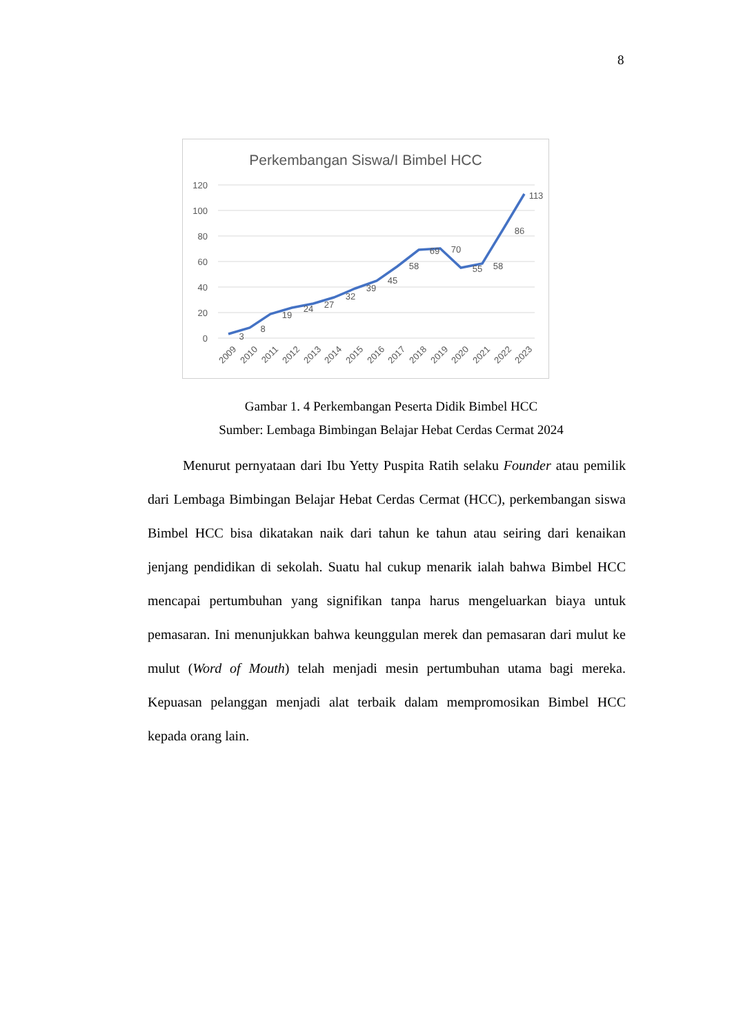8
Perkembangan Siswa/I Bimbel HCC
120
100
80
60
40
20
0
3
8
19
24
27
32
39
45
58
69
70
55
58
86
113
2009
2010
2011
2012
2013
2014
2015
2016
2017
2018
2019
2020
2021
2022
2023
Gambar 1. 4 Perkembangan Peserta Didik Bimbel HCC
Sumber: Lembaga Bimbingan Belajar Hebat Cerdas Cermat 2024
Menurut pernyataan dari Ibu Yetty Puspita Ratih selaku Founder atau pemilik dari Lembaga Bimbingan Belajar Hebat Cerdas Cermat (HCC), perkembangan siswa Bimbel HCC bisa dikatakan naik dari tahun ke tahun atau seiring dari kenaikan jenjang pendidikan di sekolah. Suatu hal cukup menarik ialah bahwa Bimbel HCC mencapai pertumbuhan yang signifikan tanpa harus mengeluarkan biaya untuk pemasaran. Ini menunjukkan bahwa keunggulan merek dan pemasaran dari mulut ke mulut (Word of Mouth) telah menjadi mesin pertumbuhan utama bagi mereka. Kepuasan pelanggan menjadi alat terbaik dalam mempromosikan Bimbel HCC kepada orang lain.